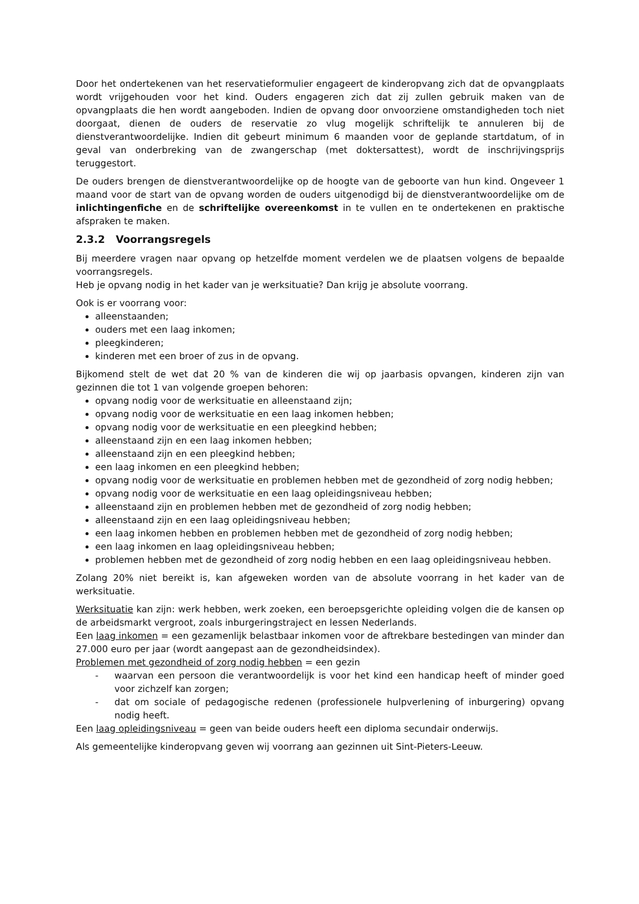Door het ondertekenen van het reservatieformulier engageert de kinderopvang zich dat de opvangplaats wordt vrijgehouden voor het kind. Ouders engageren zich dat zij zullen gebruik maken van de opvangplaats die hen wordt aangeboden. Indien de opvang door onvoorziene omstandigheden toch niet doorgaat, dienen de ouders de reservatie zo vlug mogelijk schriftelijk te annuleren bij de dienstverantwoordelijke. Indien dit gebeurt minimum 6 maanden voor de geplande startdatum, of in geval van onderbreking van de zwangerschap (met doktersattest), wordt de inschrijvingsprijs teruggestort.
De ouders brengen de dienstverantwoordelijke op de hoogte van de geboorte van hun kind. Ongeveer 1 maand voor de start van de opvang worden de ouders uitgenodigd bij de dienstverantwoordelijke om de inlichtingenfiche en de schriftelijke overeenkomst in te vullen en te ondertekenen en praktische afspraken te maken.
2.3.2 Voorrangsregels
Bij meerdere vragen naar opvang op hetzelfde moment verdelen we de plaatsen volgens de bepaalde voorrangsregels.
Heb je opvang nodig in het kader van je werksituatie? Dan krijg je absolute voorrang.
Ook is er voorrang voor:
alleenstaanden;
ouders met een laag inkomen;
pleegkinderen;
kinderen met een broer of zus in de opvang.
Bijkomend stelt de wet dat 20 % van de kinderen die wij op jaarbasis opvangen, kinderen zijn van gezinnen die tot 1 van volgende groepen behoren:
opvang nodig voor de werksituatie en alleenstaand zijn;
opvang nodig voor de werksituatie en een laag inkomen hebben;
opvang nodig voor de werksituatie en een pleegkind hebben;
alleenstaand zijn en een laag inkomen hebben;
alleenstaand zijn en een pleegkind hebben;
een laag inkomen en een pleegkind hebben;
opvang nodig voor de werksituatie en problemen hebben met de gezondheid of zorg nodig hebben;
opvang nodig voor de werksituatie en een laag opleidingsniveau hebben;
alleenstaand zijn en problemen hebben met de gezondheid of zorg nodig hebben;
alleenstaand zijn en een laag opleidingsniveau hebben;
een laag inkomen hebben en problemen hebben met de gezondheid of zorg nodig hebben;
een laag inkomen en laag opleidingsniveau hebben;
problemen hebben met de gezondheid of zorg nodig hebben en een laag opleidingsniveau hebben.
Zolang 20% niet bereikt is, kan afgeweken worden van de absolute voorrang in het kader van de werksituatie.
Werksituatie kan zijn: werk hebben, werk zoeken, een beroepsgerichte opleiding volgen die de kansen op de arbeidsmarkt vergroot, zoals inburgeringstraject en lessen Nederlands.
Een laag inkomen = een gezamenlijk belastbaar inkomen voor de aftrekbare bestedingen van minder dan 27.000 euro per jaar (wordt aangepast aan de gezondheidsindex).
Problemen met gezondheid of zorg nodig hebben = een gezin
- waarvan een persoon die verantwoordelijk is voor het kind een handicap heeft of minder goed voor zichzelf kan zorgen;
- dat om sociale of pedagogische redenen (professionele hulpverlening of inburgering) opvang nodig heeft.
Een laag opleidingsniveau = geen van beide ouders heeft een diploma secundair onderwijs.
Als gemeentelijke kinderopvang geven wij voorrang aan gezinnen uit Sint-Pieters-Leeuw.